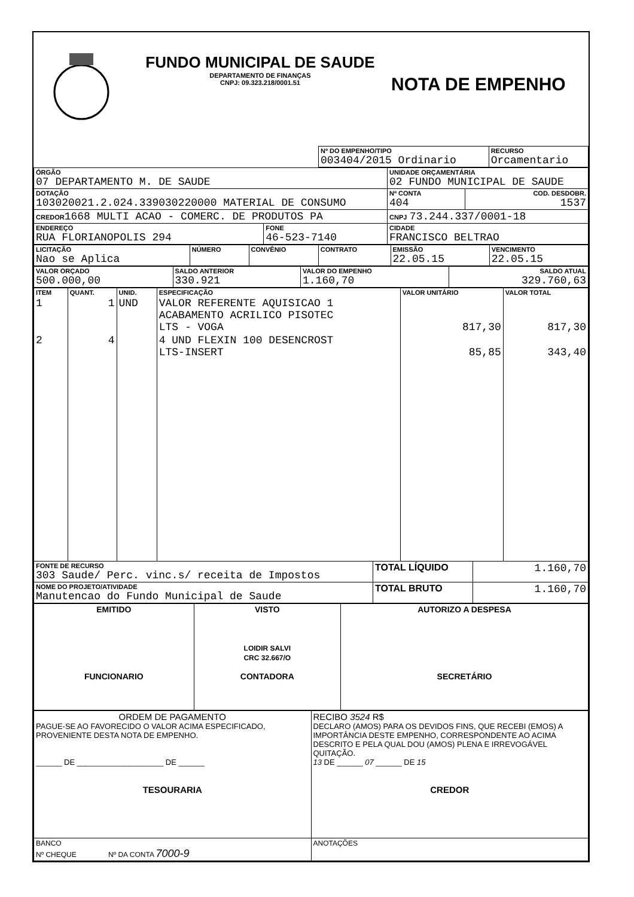FUNDO MUNICIPAL DE SAUDE
DEPARTAMENTO DE FINANÇAS
CNPJ: 09.323.218/0001.51
NOTA DE EMPENHO
| | Nº DO EMPENHO/TIPO 003404/2015 Ordinario | RECURSO Orcamentario |
| ÓRGÃO 07 DEPARTAMENTO M. DE SAUDE | | UNIDADE ORÇAMENTÁRIA 02 FUNDO MUNICIPAL DE SAUDE | |
| DOTAÇÃO 103020021.2.024.339030220000 MATERIAL DE CONSUMO | | Nº CONTA 404 | COD. DESDOBR. 1537 |
| CREDOR 1668 MULTI ACAO - COMERC. DE PRODUTOS PA | | CNPJ 73.244.337/0001-18 | |
| ENDEREÇO RUA FLORIANOPOLIS 294 | FONE 46-523-7140 | CIDADE FRANCISCO BELTRAO | |
| LICITAÇÃO Nao se Aplica | NÚMERO | CONVÊNIO | CONTRATO | EMISSÃO 22.05.15 | VENCIMENTO 22.05.15 |
| VALOR ORÇADO 500.000,00 | SALDO ANTERIOR 330.921 | VALOR DO EMPENHO 1.160,70 | SALDO ATUAL 329.760,63 |
| ITEM | QUANT. | UNID. | ESPECIFICAÇÃO | VALOR UNITÁRIO | VALOR TOTAL |
| --- | --- | --- | --- | --- | --- |
| 1 | 1 | UND | VALOR REFERENTE AQUISICAO 1 ACABAMENTO ACRILICO PISOTEC LTS - VOGA | 817,30 | 817,30 |
| 2 | 4 | | 4 UND FLEXIN 100 DESENCROST LTS-INSERT | 85,85 | 343,40 |
| FONTE DE RECURSO 303 Saude/ Perc. vinc.s/ receita de Impostos | TOTAL LÍQUIDO | 1.160,70 |
| NOME DO PROJETO/ATIVIDADE Manutencao do Fundo Municipal de Saude | TOTAL BRUTO | 1.160,70 |
| EMITIDO FUNCIONARIO | VISTO LOIDIR SALVI CRC 32.667/O CONTADORA | AUTORIZO A DESPESA SECRETÁRIO |
| ORDEM DE PAGAMENTO PAGUE-SE AO FAVORECIDO O VALOR ACIMA ESPECIFICADO, PROVENIENTE DESTA NOTA DE EMPENHO. ______ DE ____________________ DE ______ TESOURARIA | RECIBO 3524 R$ DECLARO (AMOS) PARA OS DEVIDOS FINS, QUE RECEBI (EMOS) A IMPORTÂNCIA DESTE EMPENHO, CORRESPONDENTE AO ACIMA DESCRITO E PELA QUAL DOU (AMOS) PLENA E IRREVOGÁVEL QUITAÇÃO. 13 DE ______ 07 ______ DE 15 CREDOR |
| BANCO Nº CHEQUE Nº DA CONTA 7000-9 | ANOTAÇÕES |